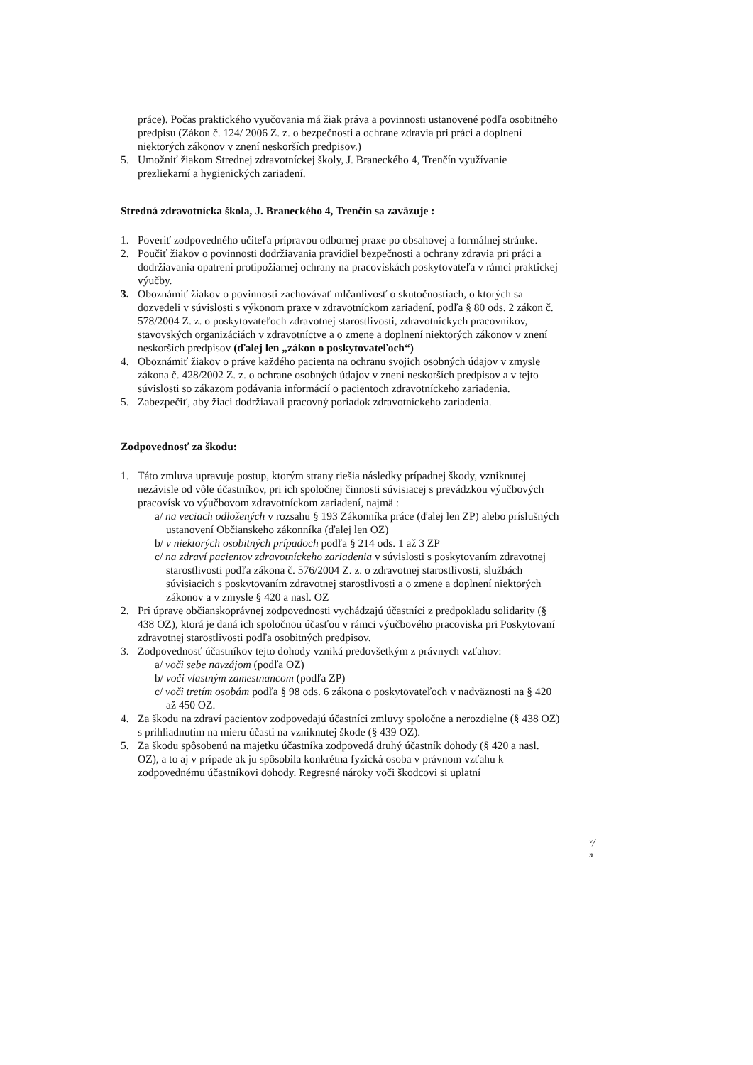práce). Počas praktického vyučovania má žiak práva a povinnosti ustanovené podľa osobitného predpisu (Zákon č. 124/ 2006 Z. z. o bezpečnosti a ochrane zdravia pri práci a doplnení niektorých zákonov v znení neskorších predpisov.)
5. Umožniť žiakom Strednej zdravotníckej školy, J. Braneckého 4, Trenčín využívanie prezliekarní a hygienických zariadení.
Stredná zdravotnícka škola, J. Braneckého 4, Trenčín sa zaväzuje :
1. Poveriť zodpovedného učiteľa prípravou odbornej praxe po obsahovej a formálnej stránke.
2. Poučiť žiakov o povinnosti dodržiavania pravidiel bezpečnosti a ochrany zdravia pri práci a dodržiavania opatrení protipožiarnej ochrany na pracoviskách poskytovateľa v rámci praktickej výučby.
3. Oboznámiť žiakov o povinnosti zachovávať mlčanlivosť o skutočnostiach, o ktorých sa dozvedeli v súvislosti s výkonom praxe v zdravotníckom zariadení, podľa § 80 ods. 2 zákon č. 578/2004 Z. z. o poskytovateľoch zdravotnej starostlivosti, zdravotníckych pracovníkov, stavovských organizáciách v zdravotníctve a o zmene a doplnení niektorých zákonov v znení neskorších predpisov (ďalej len „zákon o poskytovateľoch“)
4. Oboznámiť žiakov o práve každého pacienta na ochranu svojich osobných údajov v zmysle zákona č. 428/2002 Z. z. o ochrane osobných údajov v znení neskorších predpisov a v tejto súvislosti so zákazom podávania informácií o pacientoch zdravotníckeho zariadenia.
5. Zabezpečiť, aby žiaci dodržiavali pracovný poriadok zdravotníckeho zariadenia.
Zodpovednosť za škodu:
1. Táto zmluva upravuje postup, ktorým strany riešia následky prípadnej škody, vzniknutej nezávisle od vôle účastníkov, pri ich spoločnej činnosti súvisiacej s prevádzkou výučbových pracovísk vo výučbovom zdravotníckom zariadení, najmä :
a/ na veciach odložených v rozsahu § 193 Zákonníka práce (ďalej len ZP) alebo príslušných ustanovení Občianskeho zákonníka (ďalej len OZ)
b/ v niektorých osobitných prípadoch podľa § 214 ods. 1 až 3 ZP
c/ na zdraví pacientov zdravotníckeho zariadenia v súvislosti s poskytovaním zdravotnej starostlivosti podľa zákona č. 576/2004 Z. z. o zdravotnej starostlivosti, službách súvisiacich s poskytovaním zdravotnej starostlivosti a o zmene a doplnení niektorých zákonov a v zmysle § 420 a nasl. OZ
2. Pri úprave občianskoprávnej zodpovednosti vychádzajú účastníci z predpokladu solidarity (§ 438 OZ), ktorá je daná ich spoločnou účasťou v rámci výučbového pracoviska pri Poskytovaní zdravotnej starostlivosti podľa osobitných predpisov.
3. Zodpovednosť účastníkov tejto dohody vzniká predovšetkým z právnych vzťahov:
a/ voči sebe navzájom (podľa OZ)
b/ voči vlastným zamestnancom (podľa ZP)
c/ voči tretím osobám podľa § 98 ods. 6 zákona o poskytovateľoch v nadväznosti na § 420 až 450 OZ.
4. Za škodu na zdraví pacientov zodpovedajú účastníci zmluvy spoločne a nerozdielne (§ 438 OZ) s prihliadnutím na mieru účasti na vzniknutej škode (§ 439 OZ).
5. Za škodu spôsobenú na majetku účastníka zodpovedá druhý účastník dohody (§ 420 a nasl. OZ), a to aj v prípade ak ju spôsobila konkrétna fyzická osoba v právnom vzťahu k zodpovednému účastníkovi dohody. Regresné nároky voči škodcovi si uplatní
ᵛ/ ⁿ